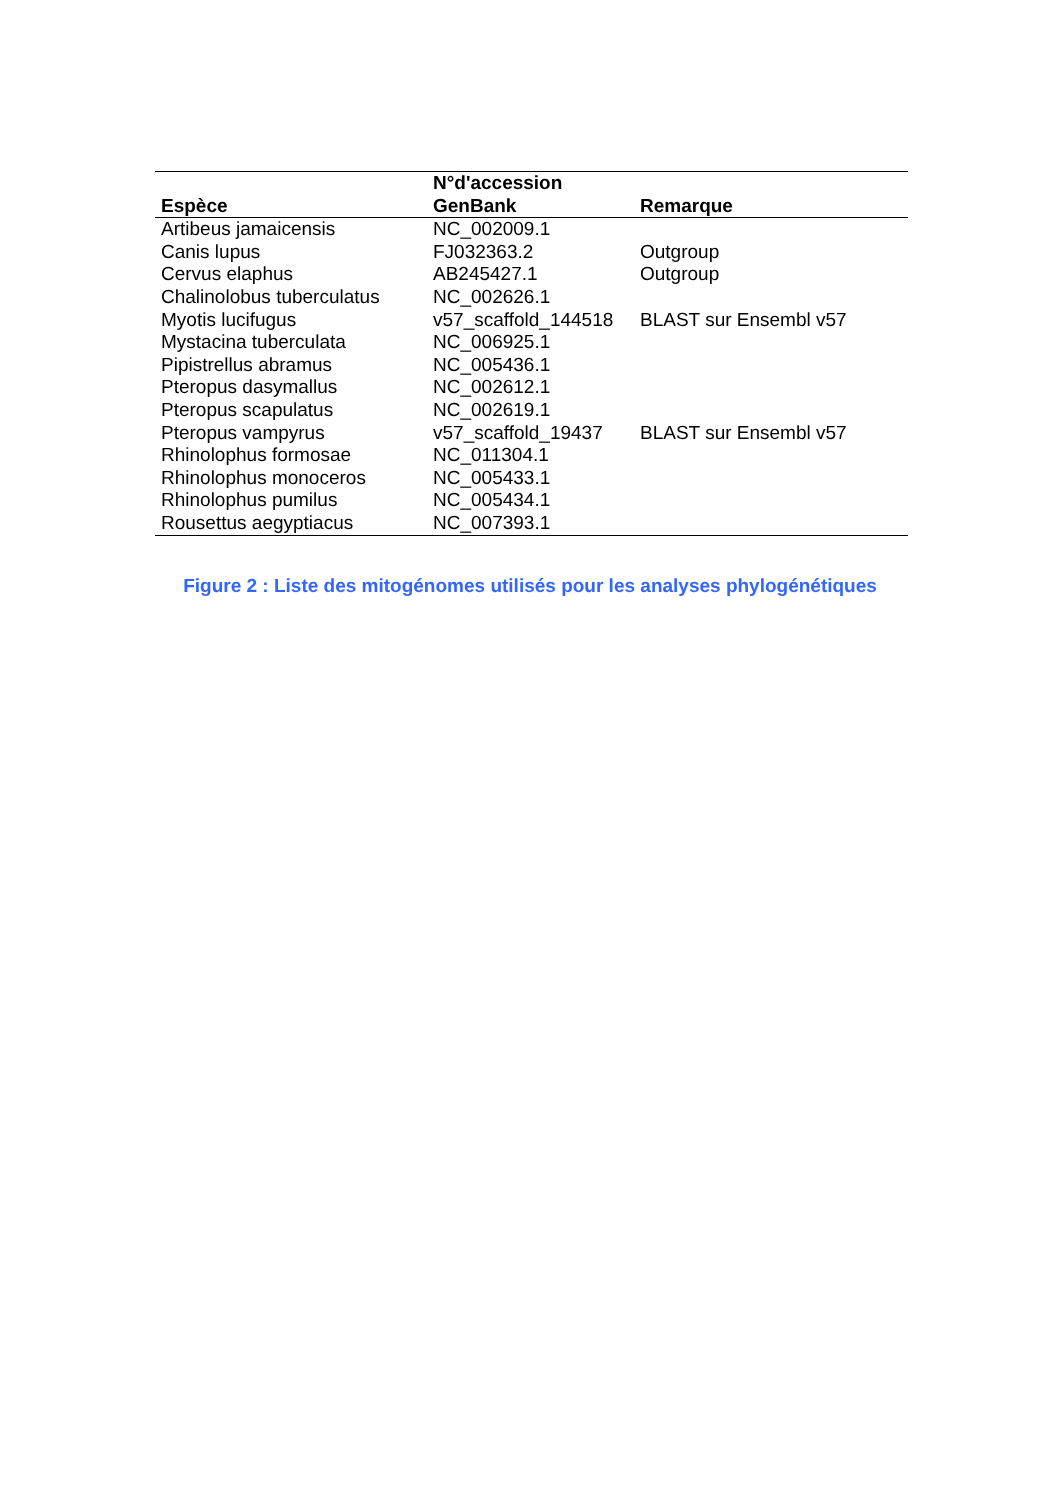| Espèce | N°d'accession GenBank | Remarque |
| --- | --- | --- |
| Artibeus jamaicensis | NC_002009.1 | |
| Canis lupus | FJ032363.2 | Outgroup |
| Cervus elaphus | AB245427.1 | Outgroup |
| Chalinolobus tuberculatus | NC_002626.1 | |
| Myotis lucifugus | v57_scaffold_144518 | BLAST sur Ensembl v57 |
| Mystacina tuberculata | NC_006925.1 | |
| Pipistrellus abramus | NC_005436.1 | |
| Pteropus dasymallus | NC_002612.1 | |
| Pteropus scapulatus | NC_002619.1 | |
| Pteropus vampyrus | v57_scaffold_19437 | BLAST sur Ensembl v57 |
| Rhinolophus formosae | NC_011304.1 | |
| Rhinolophus monoceros | NC_005433.1 | |
| Rhinolophus pumilus | NC_005434.1 | |
| Rousettus aegyptiacus | NC_007393.1 | |
Figure 2 : Liste des mitogénomes utilisés pour les analyses phylogénétiques